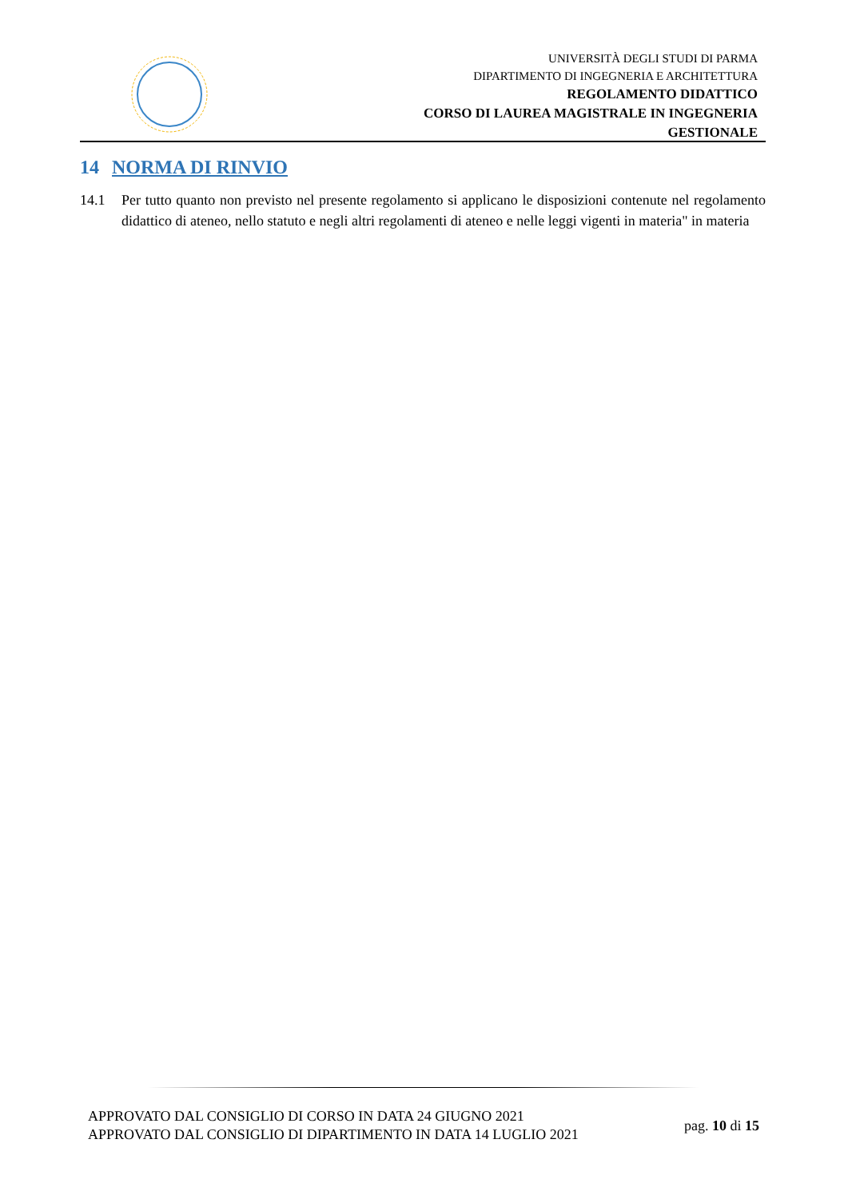UNIVERSITÀ DEGLI STUDI DI PARMA
DIPARTIMENTO DI INGEGNERIA E ARCHITETTURA
REGOLAMENTO DIDATTICO
CORSO DI LAUREA MAGISTRALE IN INGEGNERIA
GESTIONALE
14 NORMA DI RINVIO
14.1 Per tutto quanto non previsto nel presente regolamento si applicano le disposizioni contenute nel regolamento didattico di ateneo, nello statuto e negli altri regolamenti di ateneo e nelle leggi vigenti in materia" in materia
APPROVATO DAL CONSIGLIO DI CORSO IN DATA 24 GIUGNO 2021
APPROVATO DAL CONSIGLIO DI DIPARTIMENTO IN DATA 14 LUGLIO 2021
pag. 10 di 15